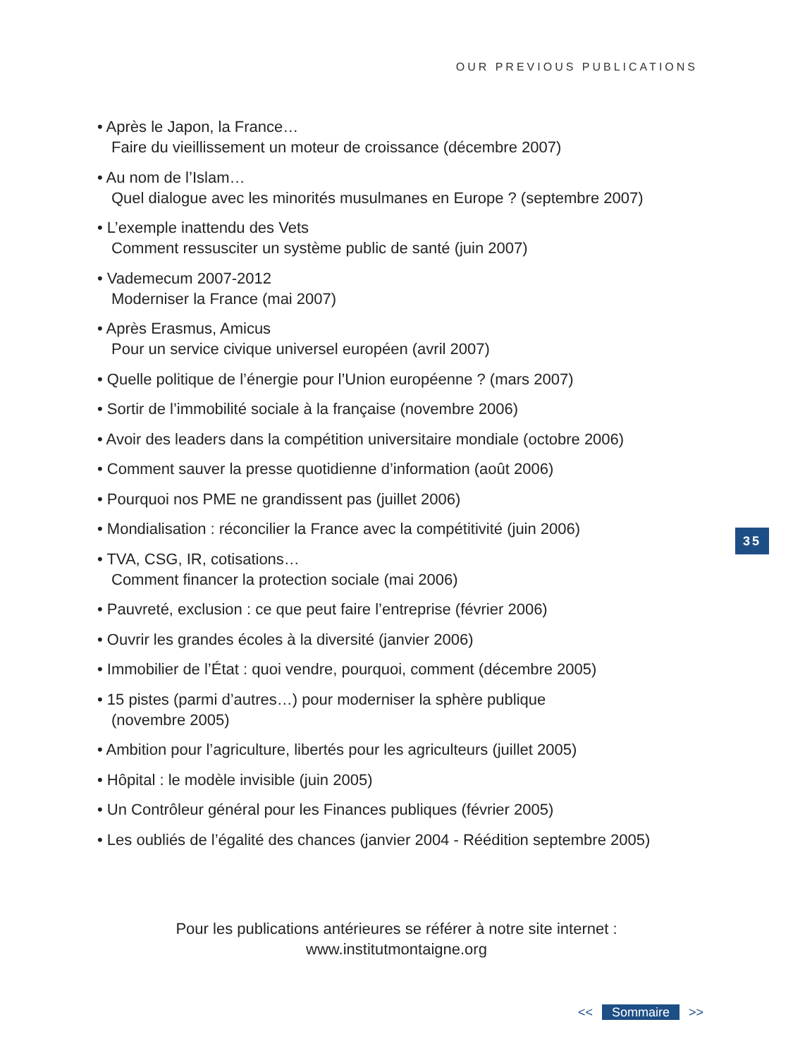OUR PREVIOUS PUBLICATIONS
• Après le Japon, la France…
Faire du vieillissement un moteur de croissance (décembre 2007)
• Au nom de l’Islam…
Quel dialogue avec les minorités musulmanes en Europe ? (septembre 2007)
• L’exemple inattendu des Vets
Comment ressusciter un système public de santé (juin 2007)
• Vademecum 2007-2012
Moderniser la France (mai 2007)
• Après Erasmus, Amicus
Pour un service civique universel européen (avril 2007)
• Quelle politique de l’énergie pour l’Union européenne ? (mars 2007)
• Sortir de l’immobilité sociale à la française (novembre 2006)
• Avoir des leaders dans la compétition universitaire mondiale (octobre 2006)
• Comment sauver la presse quotidienne d’information (août 2006)
• Pourquoi nos PME ne grandissent pas (juillet 2006)
• Mondialisation : réconcilier la France avec la compétitivité (juin 2006)
• TVA, CSG, IR, cotisations…
Comment financer la protection sociale (mai 2006)
• Pauvreté, exclusion : ce que peut faire l’entreprise (février 2006)
• Ouvrir les grandes écoles à la diversité (janvier 2006)
• Immobilier de l’État : quoi vendre, pourquoi, comment (décembre 2005)
• 15 pistes (parmi d’autres…) pour moderniser la sphère publique
(novembre 2005)
• Ambition pour l’agriculture, libertés pour les agriculteurs (juillet 2005)
• Hôpital : le modèle invisible (juin 2005)
• Un Contrôleur général pour les Finances publiques (février 2005)
• Les oubliés de l’égalité des chances (janvier 2004 - Réédition septembre 2005)
35
Pour les publications antérieures se référer à notre site internet :
www.institutmontaigne.org
<< Sommaire >>